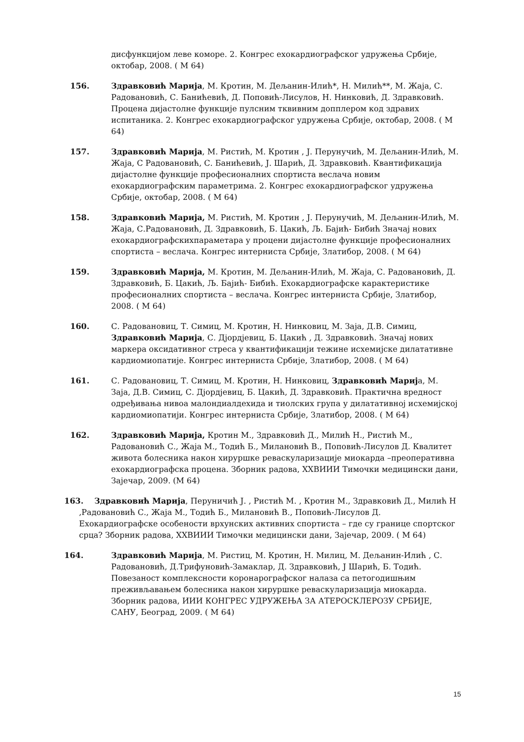дисфункцијом леве коморе. 2. Конгрес ехокардиографског удружења Србије, октобар, 2008. ( М 64)
156. Здравковић Марија, М. Кротин, М. Дељанин-Илић*, Н. Милић**, М. Жаја, С. Радовановић, С. Банићевић, Д. Поповић-Лисулов, Н. Нинковић, Д. Здравковић. Процена дијастолне функције пулсним тквивним допплером код здравих испитаника. 2. Конгрес ехокардиографског удружења Србије, октобар, 2008. ( М 64)
157. Здравковић Марија, М. Ристић, М. Кротин , Ј. Перунучић, М. Дељанин-Илић, М. Жаја, С Радовановић, С. Банићевић, Ј. Шарић, Д. Здравковић. Квантификација дијастолне функције професионалних спортиста веслача новим ехокардиографским параметрима. 2. Конгрес ехокардиографског удружења Србије, октобар, 2008. ( М 64)
158. Здравковић Марија, М. Ристић, М. Кротин , Ј. Перунучић, М. Дељанин-Илић, М. Жаја, С.Радовановић, Д. Здравковић, Б. Цакић, Љ. Бајић- Бибић Значај нових ехокардиографскихпараметара у процени дијастолне функције професионалних спортиста – веслача. Конгрес интерниста Србије, Златибор, 2008. ( М 64)
159. Здравковић Марија, М. Кротин, М. Дељанин-Илић, М. Жаја, С. Радовановић, Д. Здравковић, Б. Цакић, Љ. Бајић- Бибић. Ехокардиографске карактеристике професионалних спортиста – веслача. Конгрес интерниста Србије, Златибор, 2008. ( М 64)
160. С. Радовановиц, Т. Симиц, М. Кротин, Н. Нинковиц, М. Зaјa, Д.В. Симиц, Здравковић Марија, С. Дјордјевиц, Б. Цакић , Д. Здравковић. Значај нових маркера оксидативног стреса у квантификацији тежине исхемијске дилатативне кардиомиопатије. Конгрес интерниста Србије, Златибор, 2008. ( М 64)
161. С. Радовановиц, Т. Симиц, М. Кротин, Н. Нинковиц, Здравковић Марија, М. Зaјa, Д.В. Симиц, С. Дјордјевиц, Б. Цакић, Д. Здравковић. Практична вредност одређивања нивоа малондиалдехида и тиолских група у дилатативној исхемијској кардиомиопатији. Конгрес интерниста Србије, Златибор, 2008. ( М 64)
162. Здравковић Марија, Кротин М., Здравковић Д., Милић Н., Ристић М., Радовановић С., Жаја М., Тодић Б., Милановић В., Поповић-Лисулов Д. Квалитет живота болесника након хируршке реваскуларизације миокарда –преоперативна ехокардиографска процена. Зборник радова, XXВИИИ Тимочки медицински дани, Зајечар, 2009. (М 64)
163. Здравковић Марија, Перуничић Ј. , Ристић М. , Кротин М., Здравковић Д., Милић Н ,Радовановић С., Жаја М., Тодић Б., Милановић В., Поповић-Лисулов Д. Ехокардиографске особености врхунских активних спортиста – где су границе спортског срца? Зборник радова, XXВИИИ Тимочки медицински дани, Зајечар, 2009. ( М 64)
164. Здравковић Марија, М. Ристиц, М. Кротин, Н. Милиц, М. Дељанин-Илић , С. Радовановић, Д.Трифуновић-Замаклар, Д. Здравковић, Ј Шарић, Б. Тодић. Повезаност комплексности коронарографског налаза са петогодишњим преживљавањем болесника након хируршке реваскуларизација миокарда. Зборник радова, ИИИ КОНГРЕС УДРУЖЕЊА ЗА АТЕРОСКЛЕРОЗУ СРБИЈЕ, САНУ, Београд, 2009. ( М 64)
15